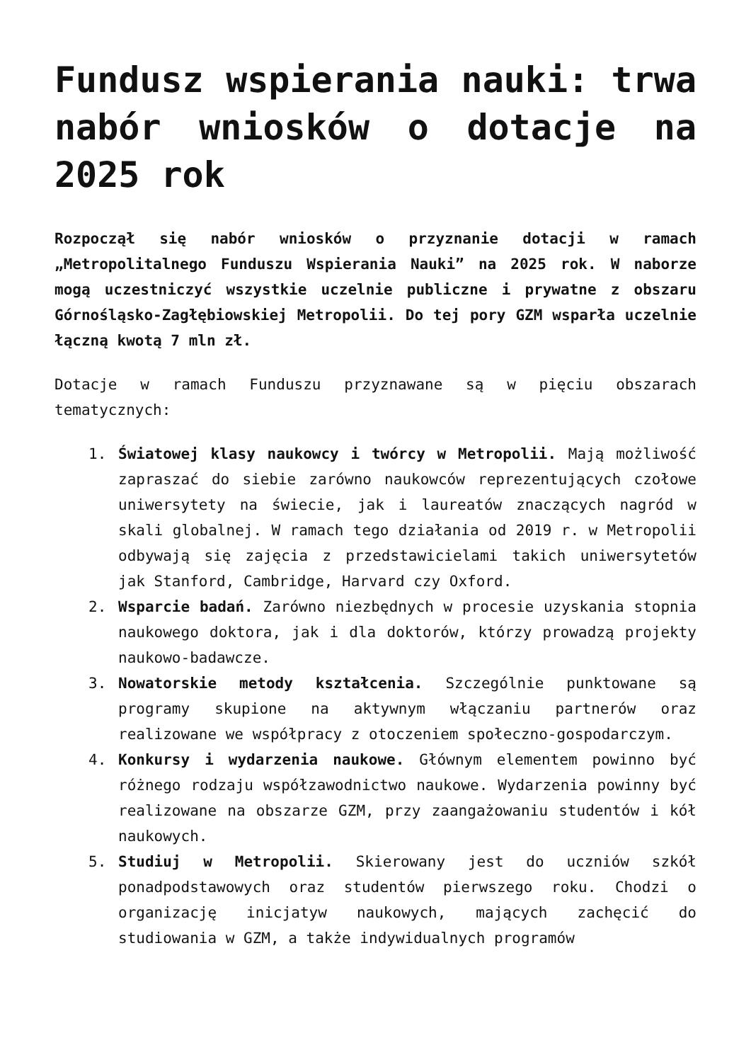Fundusz wspierania nauki: trwa nabór wniosków o dotacje na 2025 rok
Rozpoczął się nabór wniosków o przyznanie dotacji w ramach „Metropolitalnego Funduszu Wspierania Nauki” na 2025 rok. W naborze mogą uczestniczyć wszystkie uczelnie publiczne i prywatne z obszaru Górnośląsko-Zagłębiowskiej Metropolii. Do tej pory GZM wsparła uczelnie łączną kwotą 7 mln zł.
Dotacje w ramach Funduszu przyznawane są w pięciu obszarach tematycznych:
1. Światowej klasy naukowcy i twórcy w Metropolii. Mają możliwość zapraszać do siebie zarówno naukowców reprezentujących czołowe uniwersytety na świecie, jak i laureatów znaczących nagród w skali globalnej. W ramach tego działania od 2019 r. w Metropolii odbywają się zajęcia z przedstawicielami takich uniwersytetów jak Stanford, Cambridge, Harvard czy Oxford.
2. Wsparcie badań. Zarówno niezbędnych w procesie uzyskania stopnia naukowego doktora, jak i dla doktorów, którzy prowadzą projekty naukowo-badawcze.
3. Nowatorskie metody kształcenia. Szczególnie punktowane są programy skupione na aktywnym włączaniu partnerów oraz realizowane we współpracy z otoczeniem społeczno-gospodarczym.
4. Konkursy i wydarzenia naukowe. Głównym elementem powinno być różnego rodzaju współzawodnictwo naukowe. Wydarzenia powinny być realizowane na obszarze GZM, przy zaangażowaniu studentów i kół naukowych.
5. Studiuj w Metropolii. Skierowany jest do uczniów szkół ponadpodstawowych oraz studentów pierwszego roku. Chodzi o organizację inicjatyw naukowych, mających zachęcić do studiowania w GZM, a także indywidualnych programów